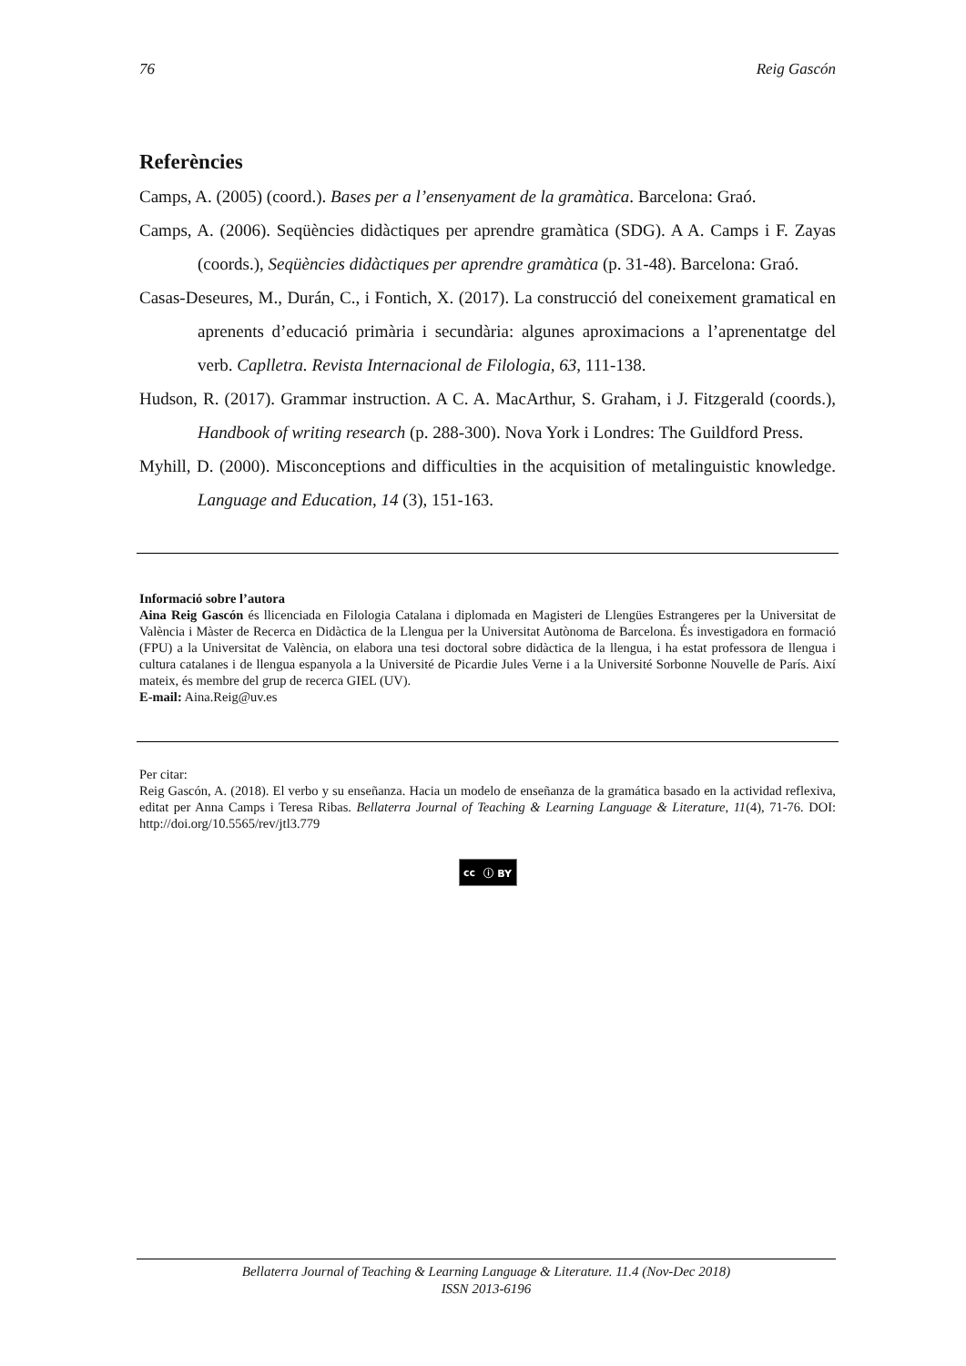76 Reig Gascón
Referències
Camps, A. (2005) (coord.). Bases per a l’ensenyament de la gramàtica. Barcelona: Graó.
Camps, A. (2006). Seqüències didàctiques per aprendre gramàtica (SDG). A A. Camps i F. Zayas (coords.), Seqüències didàctiques per aprendre gramàtica (p. 31-48). Barcelona: Graó.
Casas-Deseures, M., Durán, C., i Fontich, X. (2017). La construcció del coneixement gramatical en aprenents d’educació primària i secundària: algunes aproximacions a l’aprenentatge del verb. Caplletra. Revista Internacional de Filologia, 63, 111-138.
Hudson, R. (2017). Grammar instruction. A C. A. MacArthur, S. Graham, i J. Fitzgerald (coords.), Handbook of writing research (p. 288-300). Nova York i Londres: The Guildford Press.
Myhill, D. (2000). Misconceptions and difficulties in the acquisition of metalinguistic knowledge. Language and Education, 14 (3), 151-163.
Informació sobre l’autora
Aina Reig Gascón és llicenciada en Filologia Catalana i diplomada en Magisteri de Llengües Estrangeres per la Universitat de València i Màster de Recerca en Didàctica de la Llengua per la Universitat Autònoma de Barcelona. És investigadora en formació (FPU) a la Universitat de València, on elabora una tesi doctoral sobre didàctica de la llengua, i ha estat professora de llengua i cultura catalanes i de llengua espanyola a la Université de Picardie Jules Verne i a la Université Sorbonne Nouvelle de París. Així mateix, és membre del grup de recerca GIEL (UV).
E-mail: Aina.Reig@uv.es
Per citar:
Reig Gascón, A. (2018). El verbo y su enseñanza. Hacia un modelo de enseñanza de la gramática basado en la actividad reflexiva, editat per Anna Camps i Teresa Ribas. Bellaterra Journal of Teaching & Learning Language & Literature, 11(4), 71-76. DOI: http://doi.org/10.5565/rev/jtl3.779
cc ⓘ BY
Bellaterra Journal of Teaching & Learning Language & Literature. 11.4 (Nov-Dec 2018)
ISSN 2013-6196